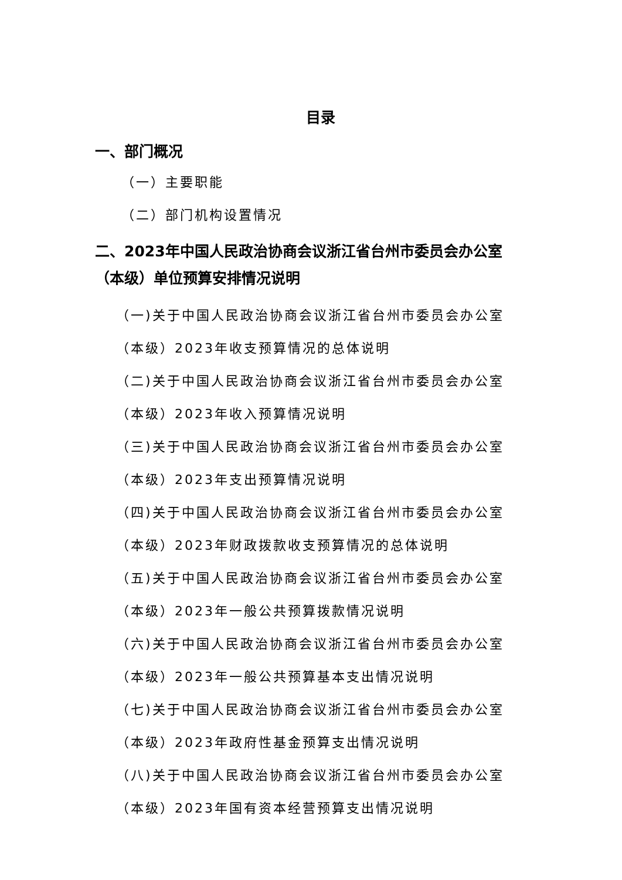目录
一、部门概况
（一）主要职能
（二）部门机构设置情况
二、2023年中国人民政治协商会议浙江省台州市委员会办公室（本级）单位预算安排情况说明
（一)关于中国人民政治协商会议浙江省台州市委员会办公室（本级）2023年收支预算情况的总体说明
（二)关于中国人民政治协商会议浙江省台州市委员会办公室（本级）2023年收入预算情况说明
（三)关于中国人民政治协商会议浙江省台州市委员会办公室（本级）2023年支出预算情况说明
（四)关于中国人民政治协商会议浙江省台州市委员会办公室（本级）2023年财政拨款收支预算情况的总体说明
（五)关于中国人民政治协商会议浙江省台州市委员会办公室（本级）2023年一般公共预算拨款情况说明
（六)关于中国人民政治协商会议浙江省台州市委员会办公室（本级）2023年一般公共预算基本支出情况说明
（七)关于中国人民政治协商会议浙江省台州市委员会办公室（本级）2023年政府性基金预算支出情况说明
（八)关于中国人民政治协商会议浙江省台州市委员会办公室（本级）2023年国有资本经营预算支出情况说明